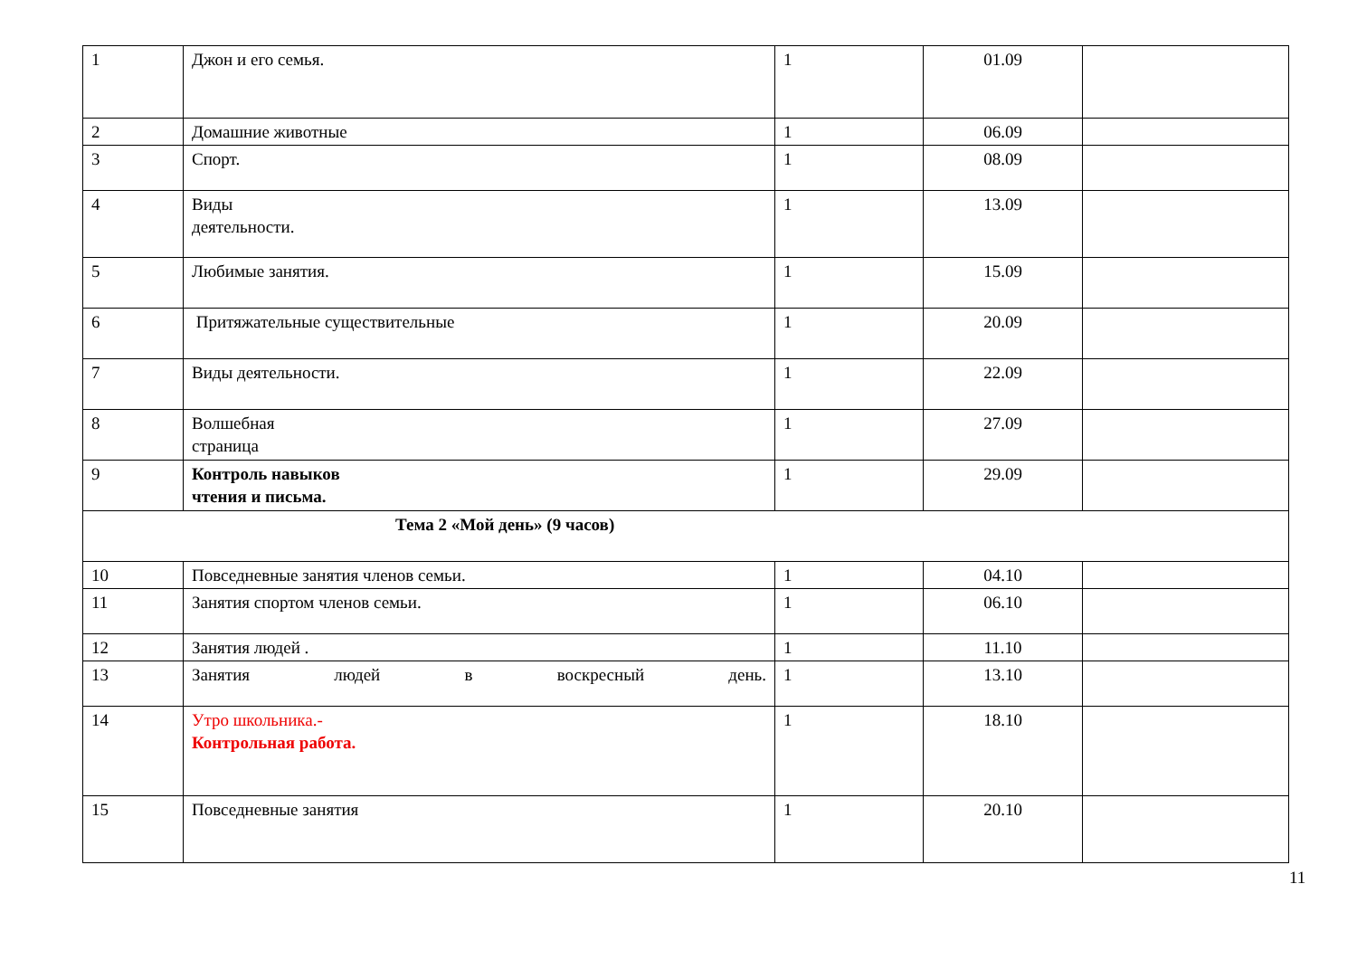| 1 | Джон и его семья. | 1 | 01.09 | |
| 2 | Домашние животные | 1 | 06.09 | |
| 3 | Спорт. | 1 | 08.09 | |
| 4 | Виды деятельности. | 1 | 13.09 | |
| 5 | Любимые занятия. | 1 | 15.09 | |
| 6 | Притяжательные существительные | 1 | 20.09 | |
| 7 | Виды деятельности. | 1 | 22.09 | |
| 8 | Волшебная страница | 1 | 27.09 | |
| 9 | Контроль навыков чтения и письма. | 1 | 29.09 | |
| Тема 2 «Мой день» (9 часов) | | | | |
| 10 | Повседневные занятия членов семьи. | 1 | 04.10 | |
| 11 | Занятия спортом членов семьи. | 1 | 06.10 | |
| 12 | Занятия людей . | 1 | 11.10 | |
| 13 | Занятия людей в воскресный день. | 1 | 13.10 | |
| 14 | Утро школьника.- Контрольная работа. | 1 | 18.10 | |
| 15 | Повседневные занятия | 1 | 20.10 | |
11